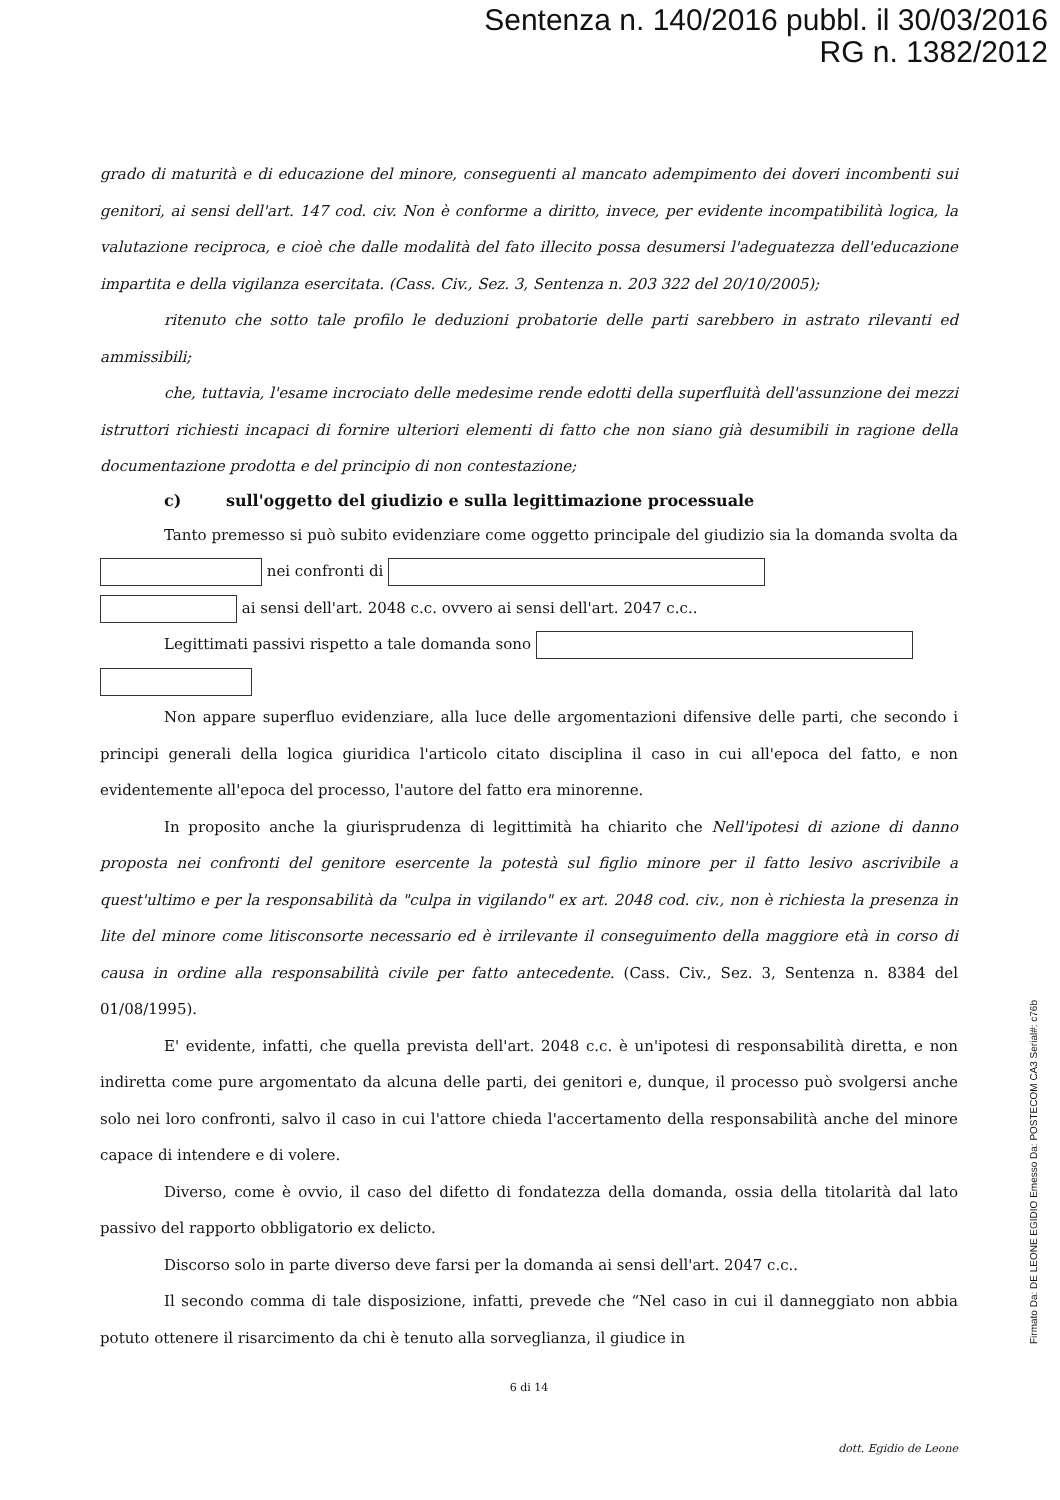Sentenza n. 140/2016 pubbl. il 30/03/2016
RG n. 1382/2012
grado di maturità e di educazione del minore, conseguenti al mancato adempimento dei doveri incombenti sui genitori, ai sensi dell'art. 147 cod. civ. Non è conforme a diritto, invece, per evidente incompatibilità logica, la valutazione reciproca, e cioè che dalle modalità del fato illecito possa desumersi l'adeguatezza dell'educazione impartita e della vigilanza esercitata. (Cass. Civ., Sez. 3, Sentenza n. 203 322 del 20/10/2005);
ritenuto che sotto tale profilo le deduzioni probatorie delle parti sarebbero in astrato rilevanti ed ammissibili;
che, tuttavia, l'esame incrociato delle medesime rende edotti della superfluità dell'assunzione dei mezzi istruttori richiesti incapaci di fornire ulteriori elementi di fatto che non siano già desumibili in ragione della documentazione prodotta e del principio di non contestazione;
c) sull'oggetto del giudizio e sulla legittimazione processuale
Tanto premesso si può subito evidenziare come oggetto principale del giudizio sia la domanda svolta da nei confronti di
ai sensi dell'art. 2048 c.c. ovvero ai sensi dell'art. 2047 c.c..
Legittimati passivi rispetto a tale domanda sono
Non appare superfluo evidenziare, alla luce delle argomentazioni difensive delle parti, che secondo i principi generali della logica giuridica l'articolo citato disciplina il caso in cui all'epoca del fatto, e non evidentemente all'epoca del processo, l'autore del fatto era minorenne.
In proposito anche la giurisprudenza di legittimità ha chiarito che Nell'ipotesi di azione di danno proposta nei confronti del genitore esercente la potestà sul figlio minore per il fatto lesivo ascrivibile a quest'ultimo e per la responsabilità da "culpa in vigilando" ex art. 2048 cod. civ., non è richiesta la presenza in lite del minore come litisconsorte necessario ed è irrilevante il conseguimento della maggiore età in corso di causa in ordine alla responsabilità civile per fatto antecedente. (Cass. Civ., Sez. 3, Sentenza n. 8384 del 01/08/1995).
E' evidente, infatti, che quella prevista dell'art. 2048 c.c. è un'ipotesi di responsabilità diretta, e non indiretta come pure argomentato da alcuna delle parti, dei genitori e, dunque, il processo può svolgersi anche solo nei loro confronti, salvo il caso in cui l'attore chieda l'accertamento della responsabilità anche del minore capace di intendere e di volere.
Diverso, come è ovvio, il caso del difetto di fondatezza della domanda, ossia della titolarità dal lato passivo del rapporto obbligatorio ex delicto.
Discorso solo in parte diverso deve farsi per la domanda ai sensi dell'art. 2047 c.c..
Il secondo comma di tale disposizione, infatti, prevede che “Nel caso in cui il danneggiato non abbia potuto ottenere il risarcimento da chi è tenuto alla sorveglianza, il giudice in
6 di 14
dott. Egidio de Leone
Firmato Da: DE LEONE EGIDIO Emesso Da: POSTECOM CA3 Serial#: c76b